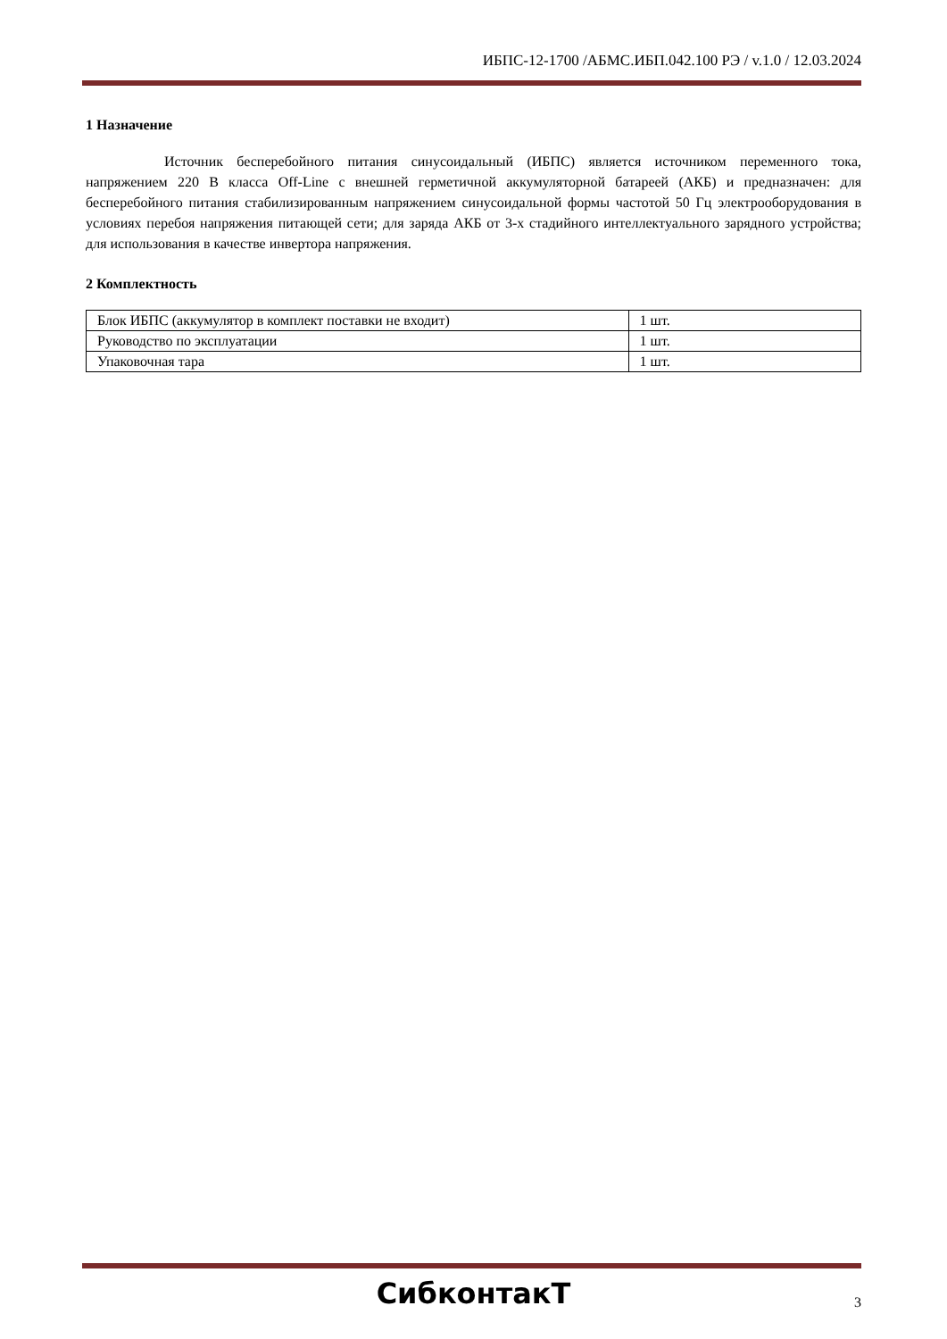ИБПС-12-1700 /АБМС.ИБП.042.100 РЭ / v.1.0 / 12.03.2024
1 Назначение
Источник бесперебойного питания синусоидальный (ИБПС) является источником переменного тока, напряжением 220 В класса Off-Line с внешней герметичной аккумуляторной батареей (АКБ) и предназначен: для бесперебойного питания стабилизированным напряжением синусоидальной формы частотой 50 Гц электрооборудования в условиях перебоя напряжения питающей сети; для заряда АКБ от 3-х стадийного интеллектуального зарядного устройства; для использования в качестве инвертора напряжения.
2 Комплектность
| Блок ИБПС (аккумулятор в комплект поставки не входит) | 1 шт. |
| Руководство по эксплуатации | 1 шт. |
| Упаковочная тара | 1 шт. |
СибконтакТ
3